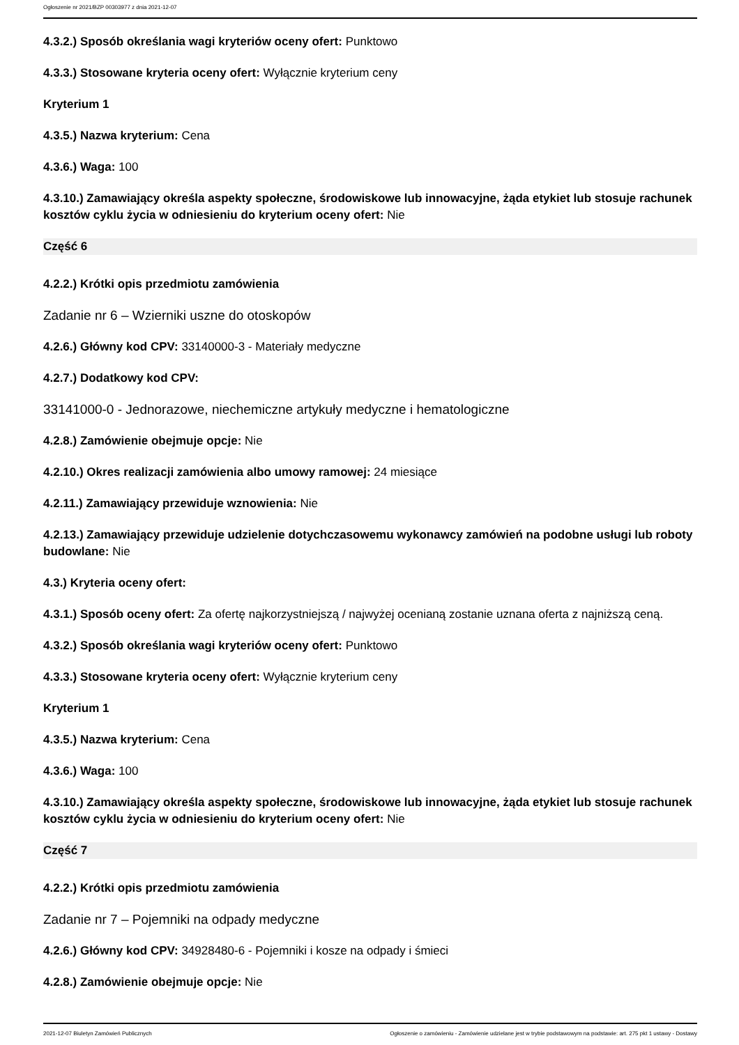Ogłoszenie nr 2021/BZP 00303977 z dnia 2021-12-07
4.3.2.) Sposób określania wagi kryteriów oceny ofert: Punktowo
4.3.3.) Stosowane kryteria oceny ofert: Wyłącznie kryterium ceny
Kryterium 1
4.3.5.) Nazwa kryterium: Cena
4.3.6.) Waga: 100
4.3.10.) Zamawiający określa aspekty społeczne, środowiskowe lub innowacyjne, żąda etykiet lub stosuje rachunek kosztów cyklu życia w odniesieniu do kryterium oceny ofert: Nie
Część 6
4.2.2.) Krótki opis przedmiotu zamówienia
Zadanie nr 6 – Wzierniki uszne do otoskopów
4.2.6.) Główny kod CPV: 33140000-3 - Materiały medyczne
4.2.7.) Dodatkowy kod CPV:
33141000-0 - Jednorazowe, niechemiczne artykuły medyczne i hematologiczne
4.2.8.) Zamówienie obejmuje opcje: Nie
4.2.10.) Okres realizacji zamówienia albo umowy ramowej: 24 miesiące
4.2.11.) Zamawiający przewiduje wznowienia: Nie
4.2.13.) Zamawiający przewiduje udzielenie dotychczasowemu wykonawcy zamówień na podobne usługi lub roboty budowlane: Nie
4.3.) Kryteria oceny ofert:
4.3.1.) Sposób oceny ofert: Za ofertę najkorzystniejszą / najwyżej ocenianą zostanie uznana oferta z najniższą ceną.
4.3.2.) Sposób określania wagi kryteriów oceny ofert: Punktowo
4.3.3.) Stosowane kryteria oceny ofert: Wyłącznie kryterium ceny
Kryterium 1
4.3.5.) Nazwa kryterium: Cena
4.3.6.) Waga: 100
4.3.10.) Zamawiający określa aspekty społeczne, środowiskowe lub innowacyjne, żąda etykiet lub stosuje rachunek kosztów cyklu życia w odniesieniu do kryterium oceny ofert: Nie
Część 7
4.2.2.) Krótki opis przedmiotu zamówienia
Zadanie nr 7 – Pojemniki na odpady medyczne
4.2.6.) Główny kod CPV: 34928480-6 - Pojemniki i kosze na odpady i śmieci
4.2.8.) Zamówienie obejmuje opcje: Nie
2021-12-07 Biuletyn Zamówień Publicznych Ogłoszenie o zamówieniu - Zamówienie udzielane jest w trybie podstawowym na podstawie: art. 275 pkt 1 ustawy - Dostawy